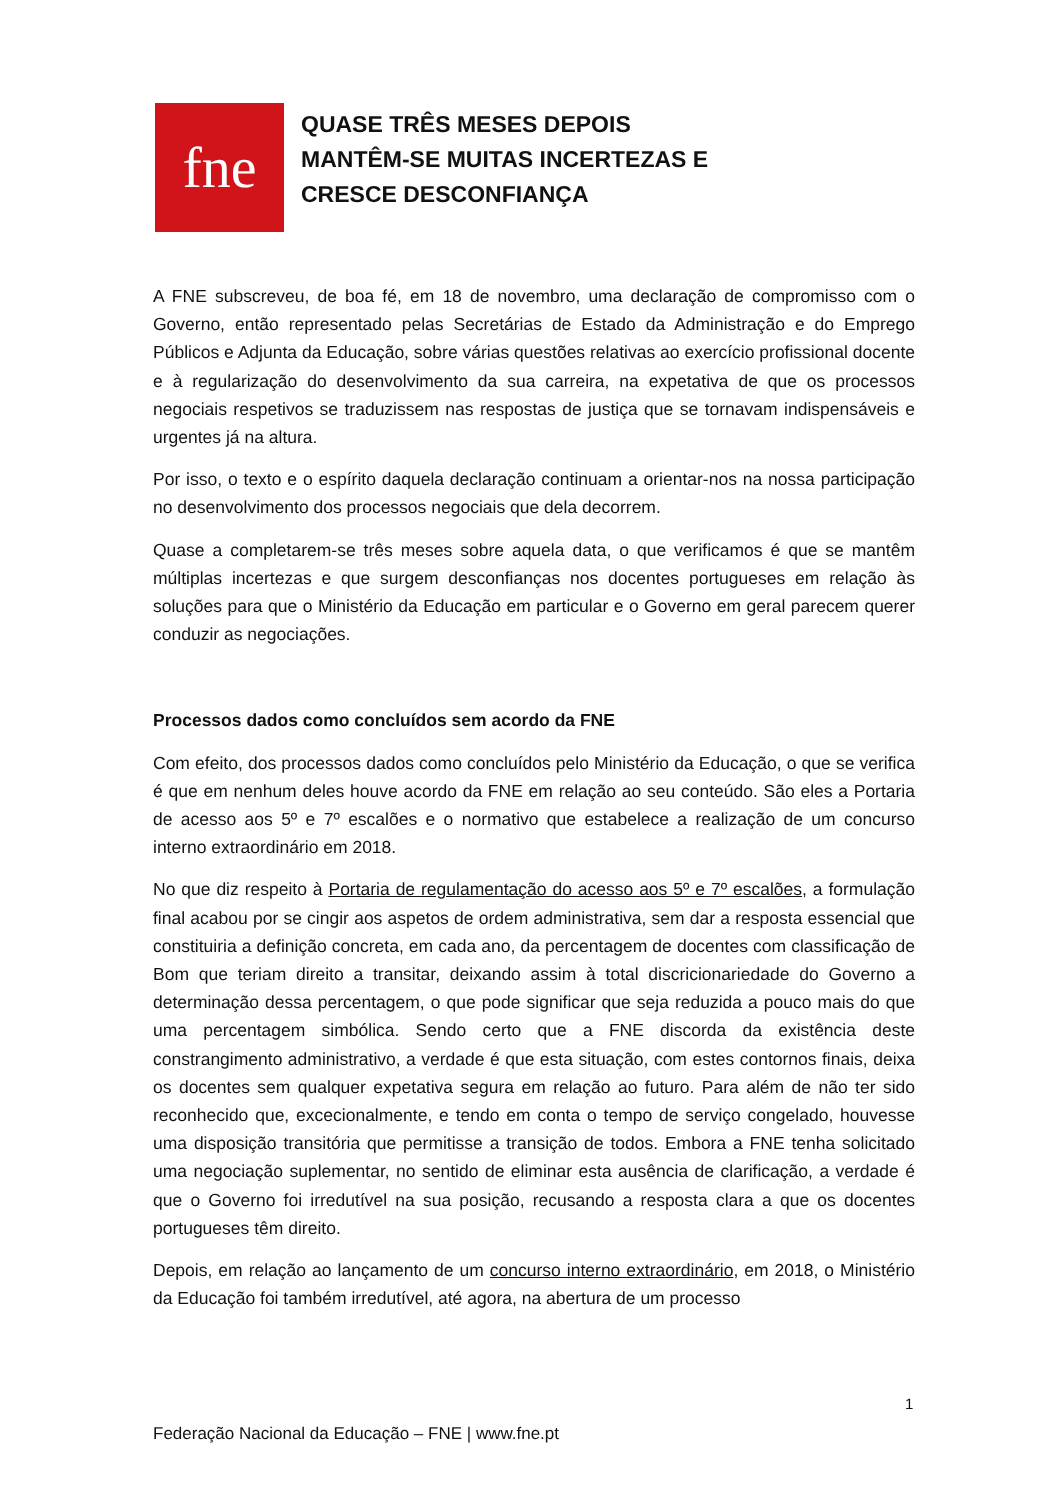fne
QUASE TRÊS MESES DEPOIS
MANTÊM-SE MUITAS INCERTEZAS E
CRESCE DESCONFIANÇA
A FNE subscreveu, de boa fé, em 18 de novembro, uma declaração de compromisso com o Governo, então representado pelas Secretárias de Estado da Administração e do Emprego Públicos e Adjunta da Educação, sobre várias questões relativas ao exercício profissional docente e à regularização do desenvolvimento da sua carreira, na expetativa de que os processos negociais respetivos se traduzissem nas respostas de justiça que se tornavam indispensáveis e urgentes já na altura.
Por isso, o texto e o espírito daquela declaração continuam a orientar-nos na nossa participação no desenvolvimento dos processos negociais que dela decorrem.
Quase a completarem-se três meses sobre aquela data, o que verificamos é que se mantêm múltiplas incertezas e que surgem desconfianças nos docentes portugueses em relação às soluções para que o Ministério da Educação em particular e o Governo em geral parecem querer conduzir as negociações.
Processos dados como concluídos sem acordo da FNE
Com efeito, dos processos dados como concluídos pelo Ministério da Educação, o que se verifica é que em nenhum deles houve acordo da FNE em relação ao seu conteúdo. São eles a Portaria de acesso aos 5º e 7º escalões e o normativo que estabelece a realização de um concurso interno extraordinário em 2018.
No que diz respeito à Portaria de regulamentação do acesso aos 5º e 7º escalões, a formulação final acabou por se cingir aos aspetos de ordem administrativa, sem dar a resposta essencial que constituiria a definição concreta, em cada ano, da percentagem de docentes com classificação de Bom que teriam direito a transitar, deixando assim à total discricionariedade do Governo a determinação dessa percentagem, o que pode significar que seja reduzida a pouco mais do que uma percentagem simbólica. Sendo certo que a FNE discorda da existência deste constrangimento administrativo, a verdade é que esta situação, com estes contornos finais, deixa os docentes sem qualquer expetativa segura em relação ao futuro. Para além de não ter sido reconhecido que, excecionalmente, e tendo em conta o tempo de serviço congelado, houvesse uma disposição transitória que permitisse a transição de todos. Embora a FNE tenha solicitado uma negociação suplementar, no sentido de eliminar esta ausência de clarificação, a verdade é que o Governo foi irredutível na sua posição, recusando a resposta clara a que os docentes portugueses têm direito.
Depois, em relação ao lançamento de um concurso interno extraordinário, em 2018, o Ministério da Educação foi também irredutível, até agora, na abertura de um processo
1
Federação Nacional da Educação – FNE | www.fne.pt